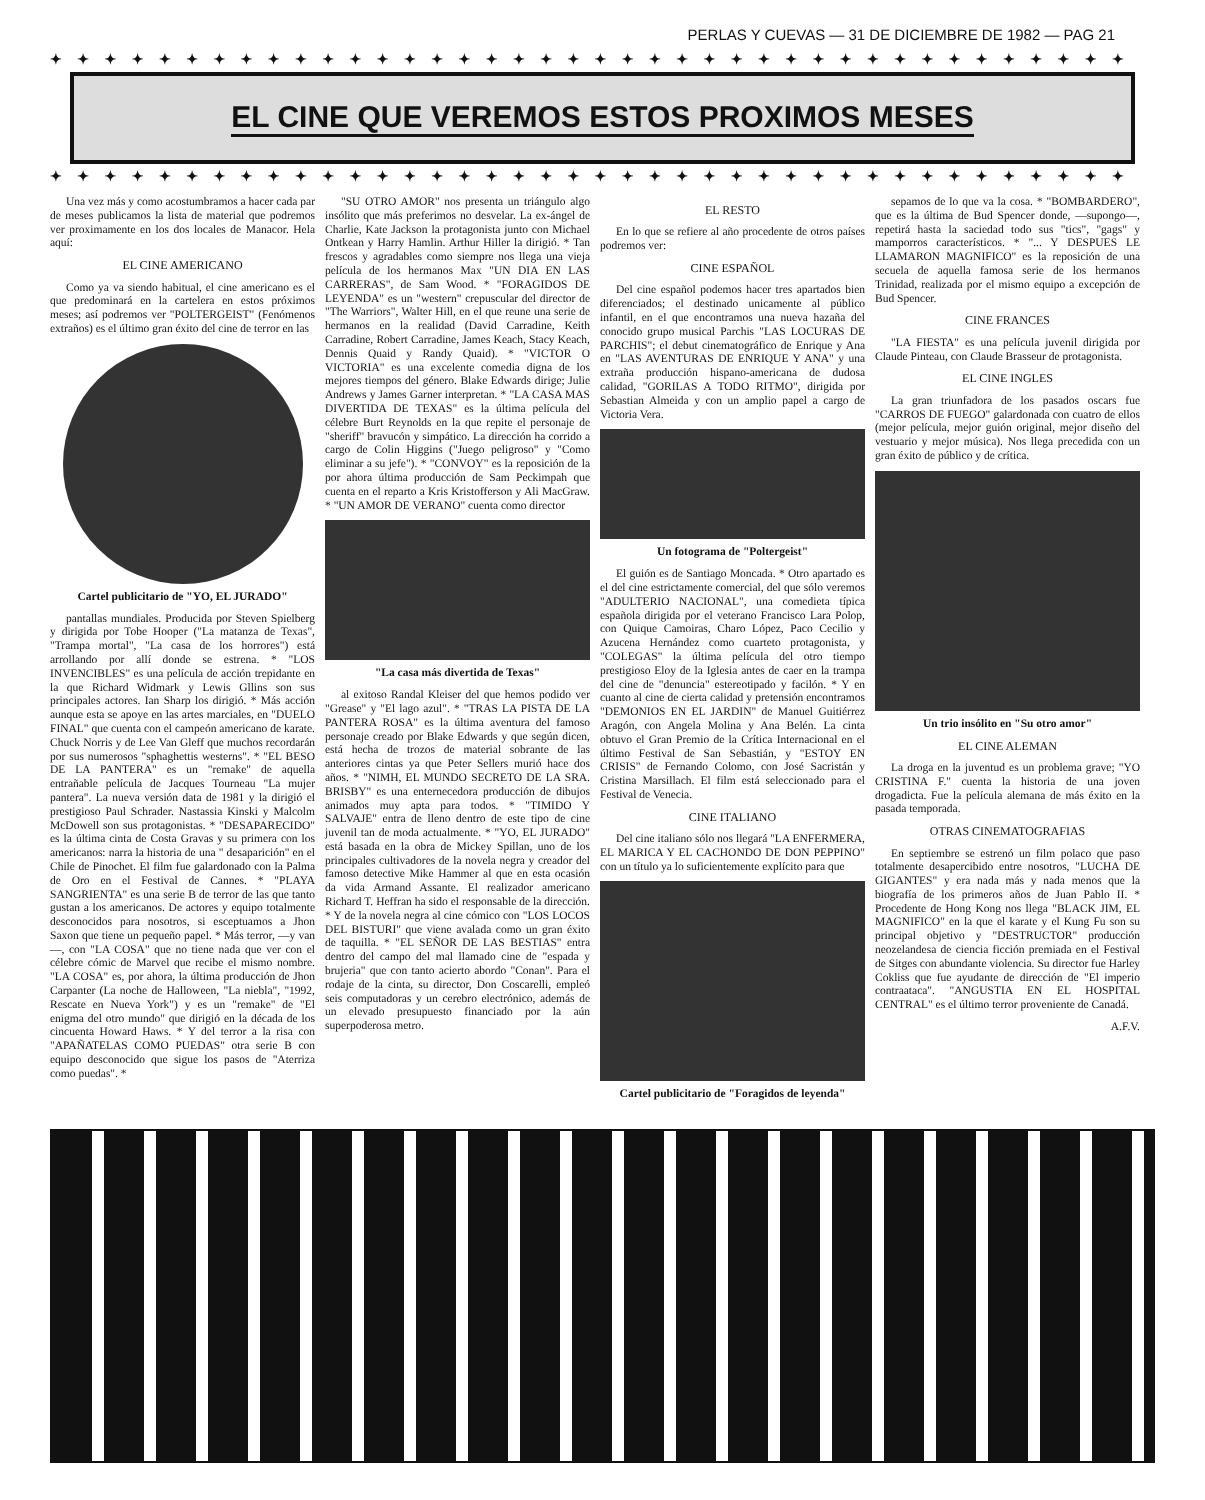PERLAS Y CUEVAS — 31 DE DICIEMBRE DE 1982 — PAG 21
✦ ✦ ✦ ✦ ✦ ✦ ✦ ✦ ✦ ✦ ✦ ✦ ✦ ✦ ✦ ✦ ✦ ✦ ✦ ✦ ✦ ✦ ✦ ✦ ✦ ✦ ✦ ✦ ✦ ✦ ✦ ✦ ✦ ✦ ✦ ✦ ✦ ✦ ✦ ✦
EL CINE QUE VEREMOS ESTOS PROXIMOS MESES
✦ ✦ ✦ ✦ ✦ ✦ ✦ ✦ ✦ ✦ ✦ ✦ ✦ ✦ ✦ ✦ ✦ ✦ ✦ ✦ ✦ ✦ ✦ ✦ ✦ ✦ ✦ ✦ ✦ ✦ ✦ ✦ ✦ ✦ ✦ ✦ ✦ ✦ ✦ ✦
Una vez más y como acostumbramos a hacer cada par de meses publicamos la lista de material que podremos ver proximamente en los dos locales de Manacor. Hela aquí:
EL CINE AMERICANO
Como ya va siendo habitual, el cine americano es el que predominará en la cartelera en estos próximos meses; así podremos ver "POLTERGEIST" (Fenómenos extraños) es el último gran éxito del cine de terror en las
Cartel publicitario de "YO, EL JURADO"
pantallas mundiales. Producida por Steven Spielberg y dirigida por Tobe Hooper ("La matanza de Texas", "Trampa mortal", "La casa de los horrores") está arrollando por allí donde se estrena. * "LOS INVENCIBLES" es una película de acción trepidante en la que Richard Widmark y Lewis Gllins son sus principales actores. Ian Sharp los dirigió. * Más acción aunque esta se apoye en las artes marciales, en "DUELO FINAL" que cuenta con el campeón americano de karate. Chuck Norris y de Lee Van Gleff que muchos recordarán por sus numerosos "sphaghettis westerns". * "EL BESO DE LA PANTERA" es un "remake" de aquella entrañable película de Jacques Tourneau "La mujer pantera". La nueva versión data de 1981 y la dirigió el prestigioso Paul Schrader. Nastassia Kinski y Malcolm McDowell son sus protagonistas. * "DESAPARECIDO" es la última cinta de Costa Gravas y su primera con los americanos: narra la historia de una " desaparición" en el Chile de Pinochet. El film fue galardonado con la Palma de Oro en el Festival de Cannes. * "PLAYA SANGRIENTA" es una serie B de terror de las que tanto gustan a los americanos. De actores y equipo totalmente desconocidos para nosotros, si esceptuamos a Jhon Saxon que tiene un pequeño papel. * Más terror, —y van—, con "LA COSA" que no tiene nada que ver con el célebre cómic de Marvel que recibe el mismo nombre. "LA COSA" es, por ahora, la última producción de Jhon Carpanter (La noche de Halloween, "La niebla", "1992, Rescate en Nueva York") y es un "remake" de "El enigma del otro mundo" que dirigió en la década de los cincuenta Howard Haws. * Y del terror a la risa con "APAÑATELAS COMO PUEDAS" otra serie B con equipo desconocido que sigue los pasos de "Aterriza como puedas". *
"SU OTRO AMOR" nos presenta un triángulo algo insólito que más preferimos no desvelar. La ex-ángel de Charlie, Kate Jackson la protagonista junto con Michael Ontkean y Harry Hamlin. Arthur Hiller la dirigió. * Tan frescos y agradables como siempre nos llega una vieja película de los hermanos Max "UN DIA EN LAS CARRERAS", de Sam Wood. * "FORAGIDOS DE LEYENDA" es un "western" crepuscular del director de "The Warriors", Walter Hill, en el que reune una serie de hermanos en la realidad (David Carradine, Keith Carradine, Robert Carradine, James Keach, Stacy Keach, Dennis Quaid y Randy Quaid). * "VICTOR O VICTORIA" es una excelente comedia digna de los mejores tiempos del género. Blake Edwards dirige; Julie Andrews y James Garner interpretan. * "LA CASA MAS DIVERTIDA DE TEXAS" es la última película del célebre Burt Reynolds en la que repite el personaje de "sheriff" bravucón y simpático. La dirección ha corrido a cargo de Colin Higgins ("Juego peligroso" y "Como eliminar a su jefe"). * "CONVOY" es la reposición de la por ahora última producción de Sam Peckimpah que cuenta en el reparto a Kris Kristofferson y Ali MacGraw. * "UN AMOR DE VERANO" cuenta como director
"La casa más divertida de Texas"
al exitoso Randal Kleiser del que hemos podido ver "Grease" y "El lago azul". * "TRAS LA PISTA DE LA PANTERA ROSA" es la última aventura del famoso personaje creado por Blake Edwards y que según dicen, está hecha de trozos de material sobrante de las anteriores cintas ya que Peter Sellers murió hace dos años. * "NIMH, EL MUNDO SECRETO DE LA SRA. BRISBY" es una enternecedora producción de dibujos animados muy apta para todos. * "TIMIDO Y SALVAJE" entra de lleno dentro de este tipo de cine juvenil tan de moda actualmente. * "YO, EL JURADO" está basada en la obra de Mickey Spillan, uno de los principales cultivadores de la novela negra y creador del famoso detective Mike Hammer al que en esta ocasión da vida Armand Assante. El realizador americano Richard T. Heffran ha sido el responsable de la dirección. * Y de la novela negra al cine cómico con "LOS LOCOS DEL BISTURI" que viene avalada como un gran éxito de taquilla. * "EL SEÑOR DE LAS BESTIAS" entra dentro del campo del mal llamado cine de "espada y brujeria" que con tanto acierto abordo "Conan". Para el rodaje de la cinta, su director, Don Coscarelli, empleó seis computadoras y un cerebro electrónico, además de un elevado presupuesto financiado por la aún superpoderosa metro.
EL RESTO
En lo que se refiere al año procedente de otros países podremos ver:
CINE ESPAÑOL
Del cine español podemos hacer tres apartados bien diferenciados; el destinado unicamente al público infantil, en el que encontramos una nueva hazaña del conocido grupo musical Parchis "LAS LOCURAS DE PARCHIS"; el debut cinematográfico de Enrique y Ana en "LAS AVENTURAS DE ENRIQUE Y ANA" y una extraña producción hispano-americana de dudosa calidad, "GORILAS A TODO RITMO", dirigida por Sebastian Almeida y con un amplio papel a cargo de Victoria Vera.
Un fotograma de "Poltergeist"
El guión es de Santiago Moncada. * Otro apartado es el del cine estrictamente comercial, del que sólo veremos "ADULTERIO NACIONAL", una comedieta típica española dirigida por el veterano Francisco Lara Polop, con Quique Camoiras, Charo López, Paco Cecilio y Azucena Hernández como cuarteto protagonista, y "COLEGAS" la última película del otro tiempo prestigioso Eloy de la Iglesia antes de caer en la trampa del cine de "denuncia" estereotipado y facilón. * Y en cuanto al cine de cierta calidad y pretensión encontramos "DEMONIOS EN EL JARDIN" de Manuel Guitiérrez Aragón, con Angela Molina y Ana Belén. La cinta obtuvo el Gran Premio de la Crítica Internacional en el último Festival de San Sebastián, y "ESTOY EN CRISIS" de Fernando Colomo, con José Sacristán y Cristina Marsillach. El film está seleccionado para el Festival de Venecia.
CINE ITALIANO
Del cine italiano sólo nos llegará "LA ENFERMERA, EL MARICA Y EL CACHONDO DE DON PEPPINO" con un título ya lo suficientemente explícito para que
Cartel publicitario de "Foragidos de leyenda"
sepamos de lo que va la cosa. * "BOMBARDERO", que es la última de Bud Spencer donde, —supongo—, repetirá hasta la saciedad todo sus "tics", "gags" y mamporros característicos. * "... Y DESPUES LE LLAMARON MAGNIFICO" es la reposición de una secuela de aquella famosa serie de los hermanos Trinidad, realizada por el mismo equipo a excepción de Bud Spencer.
CINE FRANCES
"LA FIESTA" es una película juvenil dirigida por Claude Pinteau, con Claude Brasseur de protagonista.
EL CINE INGLES
La gran triunfadora de los pasados oscars fue "CARROS DE FUEGO" galardonada con cuatro de ellos (mejor película, mejor guión original, mejor diseño del vestuario y mejor música). Nos llega precedida con un gran éxito de público y de crítica.
Un trio insólito en "Su otro amor"
EL CINE ALEMAN
La droga en la juventud es un problema grave; "YO CRISTINA F." cuenta la historia de una joven drogadicta. Fue la película alemana de más éxito en la pasada temporada.
OTRAS CINEMATOGRAFIAS
En septiembre se estrenó un film polaco que paso totalmente desapercibido entre nosotros, "LUCHA DE GIGANTES" y era nada más y nada menos que la biografía de los primeros años de Juan Pablo II. * Procedente de Hong Kong nos llega "BLACK JIM, EL MAGNIFICO" en la que el karate y el Kung Fu son su principal objetivo y "DESTRUCTOR" producción neozelandesa de ciencia ficción premiada en el Festival de Sitges con abundante violencia. Su director fue Harley Cokliss que fue ayudante de dirección de "El imperio contraataca". "ANGUSTIA EN EL HOSPITAL CENTRAL" es el último terror proveniente de Canadá.
A.F.V.